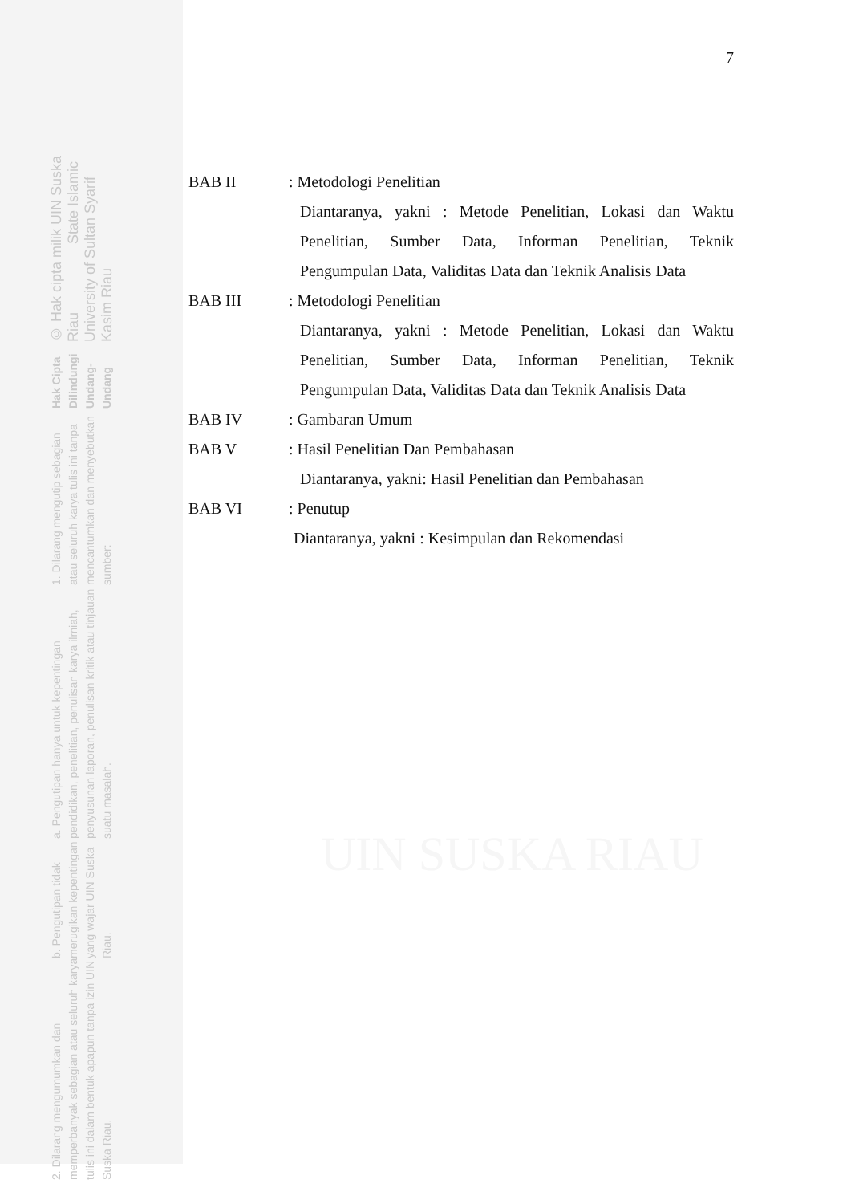2. Dilarang mengumumkan dan memperbanyak sebagian atau seluruh karya tulis ini dalam bentuk apapun tanpa izin UIN Suska Riau.
b. Pengutipan tidak merugikan kepentingan yang wajar UIN Suska Riau.
a. Pengutipan hanya untuk kepentingan pendidikan, penelitian, penulisan karya ilmiah, penyusunan laporan, penulisan kritik atau tinjauan suatu masalah.
1. Dilarang mengutip sebagian atau seluruh karya tulis ini tanpa mencantumkan dan menyebutkan sumber:
Hak Cipta Dilindungi Undang-Undang
© Hak cipta milik UIN Suska Riau State Islamic University of Sultan Syarif Kasim Riau
UIN SUSKA RIAU
7
BAB II : Metodologi Penelitian
Diantaranya, yakni : Metode Penelitian, Lokasi dan Waktu Penelitian, Sumber Data, Informan Penelitian, Teknik Pengumpulan Data, Validitas Data dan Teknik Analisis Data
BAB III : Metodologi Penelitian
Diantaranya, yakni : Metode Penelitian, Lokasi dan Waktu Penelitian, Sumber Data, Informan Penelitian, Teknik Pengumpulan Data, Validitas Data dan Teknik Analisis Data
BAB IV : Gambaran Umum
BAB V : Hasil Penelitian Dan Pembahasan
Diantaranya, yakni: Hasil Penelitian dan Pembahasan
BAB VI : Penutup
Diantaranya, yakni : Kesimpulan dan Rekomendasi